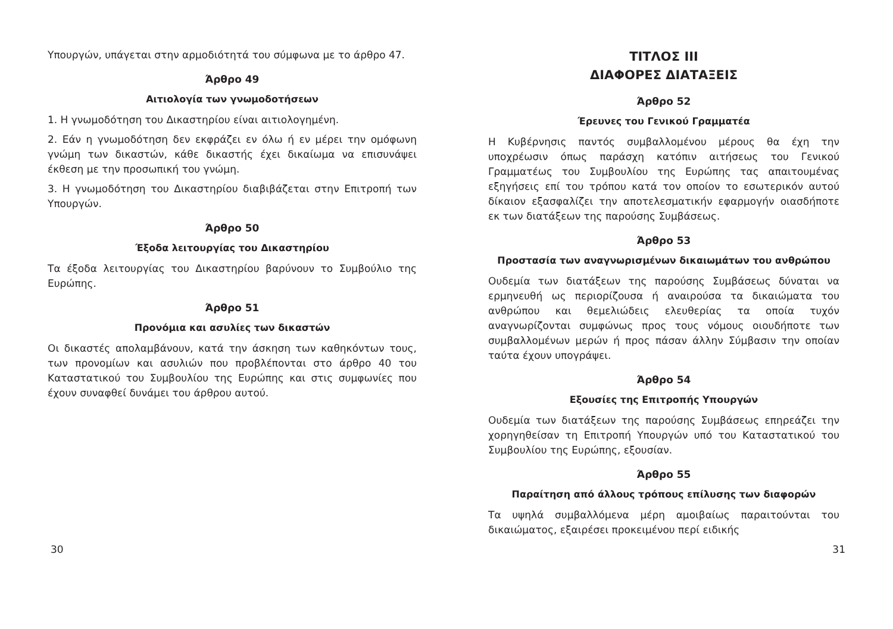Υπουργών, υπάγεται στην αρμοδιότητά του σύμφωνα με το άρθρο 47.
Άρθρο 49
Αιτιολογία των γνωμοδοτήσεων
1. Η γνωμοδότηση του Δικαστηρίου είναι αιτιολογημένη.
2. Εάν η γνωμοδότηση δεν εκφράζει εν όλω ή εν μέρει την ομόφωνη γνώμη των δικαστών, κάθε δικαστής έχει δικαίωμα να επισυνάψει έκθεση με την προσωπική του γνώμη.
3. Η γνωμοδότηση του Δικαστηρίου διαβιβάζεται στην Επιτροπή των Υπουργών.
Άρθρο 50
Έξοδα λειτουργίας του Δικαστηρίου
Τα έξοδα λειτουργίας του Δικαστηρίου βαρύνουν το Συμβούλιο της Ευρώπης.
Άρθρο 51
Προνόμια και ασυλίες των δικαστών
Οι δικαστές απολαμβάνουν, κατά την άσκηση των καθηκόντων τους, των προνομίων και ασυλιών που προβλέπονται στο άρθρο 40 του Καταστατικού του Συμβουλίου της Ευρώπης και στις συμφωνίες που έχουν συναφθεί δυνάμει του άρθρου αυτού.
ΤΙΤΛΟΣ III
ΔΙΑΦΟΡΕΣ ΔΙΑΤΑΞΕΙΣ
Άρθρο 52
Έρευνες του Γενικού Γραμματέα
Η Κυβέρνησις παντός συμβαλλομένου μέρους θα έχη την υποχρέωσιν όπως παράσχη κατόπιν αιτήσεως του Γενικού Γραμματέως του Συμβουλίου της Ευρώπης τας απαιτουμένας εξηγήσεις επί του τρόπου κατά τον οποίον το εσωτερικόν αυτού δίκαιον εξασφαλίζει την αποτελεσματικήν εφαρμογήν οιασδήποτε εκ των διατάξεων της παρούσης Συμβάσεως.
Άρθρο 53
Προστασία των αναγνωρισμένων δικαιωμάτων του ανθρώπου
Ουδεμία των διατάξεων της παρούσης Συμβάσεως δύναται να ερμηνευθή ως περιορίζουσα ή αναιρούσα τα δικαιώματα του ανθρώπου και θεμελιώδεις ελευθερίας τα οποία τυχόν αναγνωρίζονται συμφώνως προς τους νόμους οιουδήποτε των συμβαλλομένων μερών ή προς πάσαν άλλην Σύμβασιν την οποίαν ταύτα έχουν υπογράψει.
Άρθρο 54
Εξουσίες της Επιτροπής Υπουργών
Ουδεμία των διατάξεων της παρούσης Συμβάσεως επηρεάζει την χορηγηθείσαν τη Επιτροπή Υπουργών υπό του Καταστατικού του Συμβουλίου της Ευρώπης, εξουσίαν.
Άρθρο 55
Παραίτηση από άλλους τρόπους επίλυσης των διαφορών
Τα υψηλά συμβαλλόμενα μέρη αμοιβαίως παραιτούνται του δικαιώματος, εξαιρέσει προκειμένου περί ειδικής
30 31